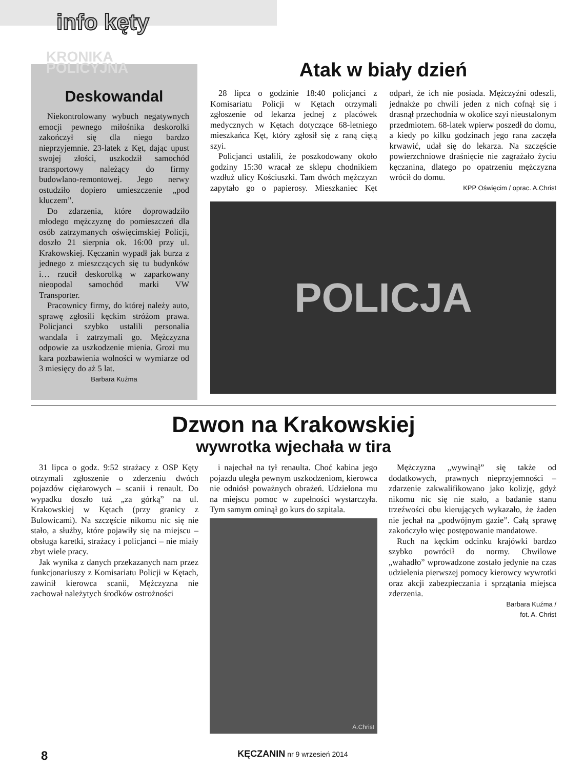info kęty
Deskowandal
Niekontrolowany wybuch negatywnych emocji pewnego miłośnika deskorolki zakończył się dla niego bardzo nieprzyjemnie. 23-latek z Kęt, dając upust swojej złości, uszkodził samochód transportowy należący do firmy budowlano-remontowej. Jego nerwy ostudziło dopiero umieszczenie „pod kluczem”.
Do zdarzenia, które doprowadziło młodego mężczyznę do pomieszczeń dla osób zatrzymanych oświęcimskiej Policji, doszło 21 sierpnia ok. 16:00 przy ul. Krakowskiej. Kęczanin wypadł jak burza z jednego z mieszczących się tu budynków i… rzucił deskorolką w zaparkowany nieopodal samochód marki VW Transporter.
Pracownicy firmy, do której należy auto, sprawę zgłosili kęckim stróżom prawa. Policjanci szybko ustalili personalia wandala i zatrzymali go. Mężczyzna odpowie za uszkodzenie mienia. Grozi mu kara pozbawienia wolności w wymiarze od 3 miesięcy do aż 5 lat.
Barbara Kuźma
KRONIKA
POLICYJNA
Atak w biały dzień
28 lipca o godzinie 18:40 policjanci z Komisariatu Policji w Kętach otrzymali zgłoszenie od lekarza jednej z placówek medycznych w Kętach dotyczące 68-letniego mieszkańca Kęt, który zgłosił się z raną ciętą szyi.
Policjanci ustalili, że poszkodowany około godziny 15:30 wracał ze sklepu chodnikiem wzdłuż ulicy Kościuszki. Tam dwóch mężczyzn zapytało go o papierosy. Mieszkaniec Kęt odparł, że ich nie posiada. Mężczyźni odeszli, jednakże po chwili jeden z nich cofnął się i drasnął przechodnia w okolice szyi nieustalonym przedmiotem. 68-latek wpierw poszedł do domu, a kiedy po kilku godzinach jego rana zaczęła krwawić, udał się do lekarza. Na szczęście powierzchniowe draśnięcie nie zagrażało życiu kęczanina, dlatego po opatrzeniu mężczyzna wrócił do domu.
KPP Oświęcim / oprac. A.Christ
POLICJA
Dzwon na Krakowskiej
wywrotka wjechała w tira
31 lipca o godz. 9:52 strażacy z OSP Kęty otrzymali zgłoszenie o zderzeniu dwóch pojazdów ciężarowych – scanii i renault. Do wypadku doszło tuż „za górką” na ul. Krakowskiej w Kętach (przy granicy z Bulowicami). Na szczęście nikomu nic się nie stało, a służby, które pojawiły się na miejscu – obsługa karetki, strażacy i policjanci – nie miały zbyt wiele pracy.
Jak wynika z danych przekazanych nam przez funkcjonariuszy z Komisariatu Policji w Kętach, zawinił kierowca scanii, Mężczyzna nie zachował należytych środków ostrożności
i najechał na tył renaulta. Choć kabina jego pojazdu uległa pewnym uszkodzeniom, kierowca nie odniósł poważnych obrażeń. Udzielona mu na miejscu pomoc w zupełności wystarczyła. Tym samym ominął go kurs do szpitala.
A.Christ
Mężczyzna „wywinął” się także od dodatkowych, prawnych nieprzyjemności – zdarzenie zakwalifikowano jako kolizję, gdyż nikomu nic się nie stało, a badanie stanu trzeźwości obu kierujących wykazało, że żaden nie jechał na „podwójnym gazie”. Całą sprawę zakończyło więc postępowanie mandatowe.
Ruch na kęckim odcinku krajówki bardzo szybko powrócił do normy. Chwilowe „wahadło” wprowadzone zostało jedynie na czas udzielenia pierwszej pomocy kierowcy wywrotki oraz akcji zabezpieczania i sprzątania miejsca zderzenia.
Barbara Kuźma /
fot. A. Christ
8 KĘCZANIN nr 9 wrzesień 2014